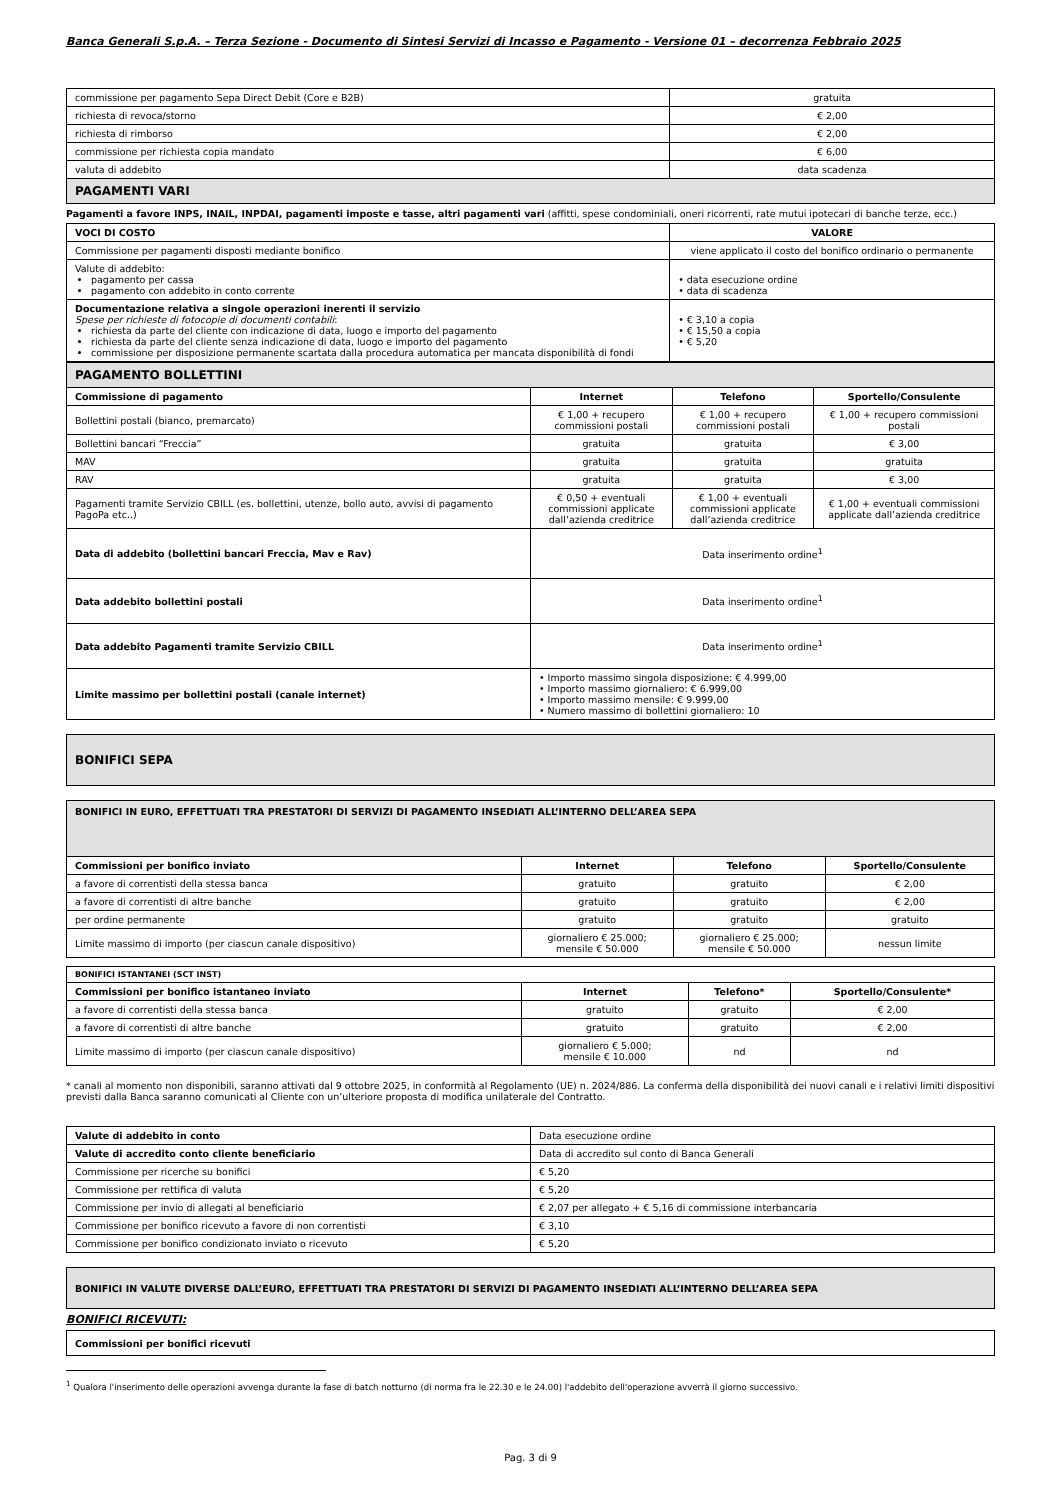Banca Generali S.p.A. – Terza Sezione - Documento di Sintesi Servizi di Incasso e Pagamento - Versione 01 – decorrenza Febbraio 2025
| commissione per pagamento Sepa Direct Debit (Core e B2B) | gratuita |
| richiesta di revoca/storno | € 2,00 |
| richiesta di rimborso | € 2,00 |
| commissione per richiesta copia mandato | € 6,00 |
| valuta di addebito | data scadenza |
| PAGAMENTI VARI | |
Pagamenti a favore INPS, INAIL, INPDAI, pagamenti imposte e tasse, altri pagamenti vari (affitti, spese condominiali, oneri ricorrenti, rate mutui ipotecari di banche terze, ecc.)
| VOCI DI COSTO | VALORE |
| --- | --- |
| Commissione per pagamenti disposti mediante bonifico | viene applicato il costo del bonifico ordinario o permanente |
| Valute di addebito: pagamento per cassa pagamento con addebito in conto corrente | • data esecuzione ordine • data di scadenza |
| Documentazione relativa a singole operazioni inerenti il servizio Spese per richieste di fotocopie di documenti contabili : richiesta da parte del cliente con indicazione di data, luogo e importo del pagamento richiesta da parte del cliente senza indicazione di data, luogo e importo del pagamento commissione per disposizione permanente scartata dalla procedura automatica per mancata disponibilità di fondi | • € 3,10 a copia • € 15,50 a copia • € 5,20 |
| PAGAMENTO BOLLETTINI | | | |
| Commissione di pagamento | Internet | Telefono | Sportello/Consulente |
| Bollettini postali (bianco, premarcato) | € 1,00 + recupero commissioni postali | € 1,00 + recupero commissioni postali | € 1,00 + recupero commissioni postali |
| Bollettini bancari “Freccia” | gratuita | gratuita | € 3,00 |
| MAV | gratuita | gratuita | gratuita |
| RAV | gratuita | gratuita | € 3,00 |
| Pagamenti tramite Servizio CBILL (es. bollettini, utenze, bollo auto, avvisi di pagamento PagoPa etc..) | € 0,50 + eventuali commissioni applicate dall’azienda creditrice | € 1,00 + eventuali commissioni applicate dall’azienda creditrice | € 1,00 + eventuali commissioni applicate dall’azienda creditrice |
| Data di addebito (bollettini bancari Freccia, Mav e Rav) | Data inserimento ordine<sup>1</sup> | | |
| Data addebito bollettini postali | Data inserimento ordine<sup>1</sup> | | |
| Data addebito Pagamenti tramite Servizio CBILL | Data inserimento ordine<sup>1</sup> | | |
| Limite massimo per bollettini postali (canale internet) | • Importo massimo singola disposizione: € 4.999,00 • Importo massimo giornaliero: € 6.999,00 • Importo massimo mensile: € 9.999,00 • Numero massimo di bollettini giornaliero: 10 | | |
| BONIFICI SEPA |
| BONIFICI IN EURO, EFFETTUATI TRA PRESTATORI DI SERVIZI DI PAGAMENTO INSEDIATI ALL’INTERNO DELL’AREA SEPA | | | |
| Commissioni per bonifico inviato | Internet | Telefono | Sportello/Consulente |
| a favore di correntisti della stessa banca | gratuito | gratuito | € 2,00 |
| a favore di correntisti di altre banche | gratuito | gratuito | € 2,00 |
| per ordine permanente | gratuito | gratuito | gratuito |
| Limite massimo di importo (per ciascun canale dispositivo) | giornaliero € 25.000; mensile € 50.000 | giornaliero € 25.000; mensile € 50.000 | nessun limite |
| BONIFICI ISTANTANEI (SCT INST) | | | |
| Commissioni per bonifico istantaneo inviato | Internet | Telefono* | Sportello/Consulente* |
| a favore di correntisti della stessa banca | gratuito | gratuito | € 2,00 |
| a favore di correntisti di altre banche | gratuito | gratuito | € 2,00 |
| Limite massimo di importo (per ciascun canale dispositivo) | giornaliero € 5.000; mensile € 10.000 | nd | nd |
* canali al momento non disponibili, saranno attivati dal 9 ottobre 2025, in conformità al Regolamento (UE) n. 2024/886. La conferma della disponibilità dei nuovi canali e i relativi limiti dispositivi previsti dalla Banca saranno comunicati al Cliente con un’ulteriore proposta di modifica unilaterale del Contratto.
| Valute di addebito in conto | Data esecuzione ordine |
| Valute di accredito conto cliente beneficiario | Data di accredito sul conto di Banca Generali |
| Commissione per ricerche su bonifici | € 5,20 |
| Commissione per rettifica di valuta | € 5,20 |
| Commissione per invio di allegati al beneficiario | € 2,07 per allegato + € 5,16 di commissione interbancaria |
| Commissione per bonifico ricevuto a favore di non correntisti | € 3,10 |
| Commissione per bonifico condizionato inviato o ricevuto | € 5,20 |
| BONIFICI IN VALUTE DIVERSE DALL’EURO, EFFETTUATI TRA PRESTATORI DI SERVIZI DI PAGAMENTO INSEDIATI ALL’INTERNO DELL’AREA SEPA |
BONIFICI RICEVUTI:
| Commissioni per bonifici ricevuti |
<sup>1</sup> Qualora l'inserimento delle operazioni avvenga durante la fase di batch notturno (di norma fra le 22.30 e le 24.00) l'addebito dell'operazione avverrà il giorno successivo.
Pag. 3 di 9